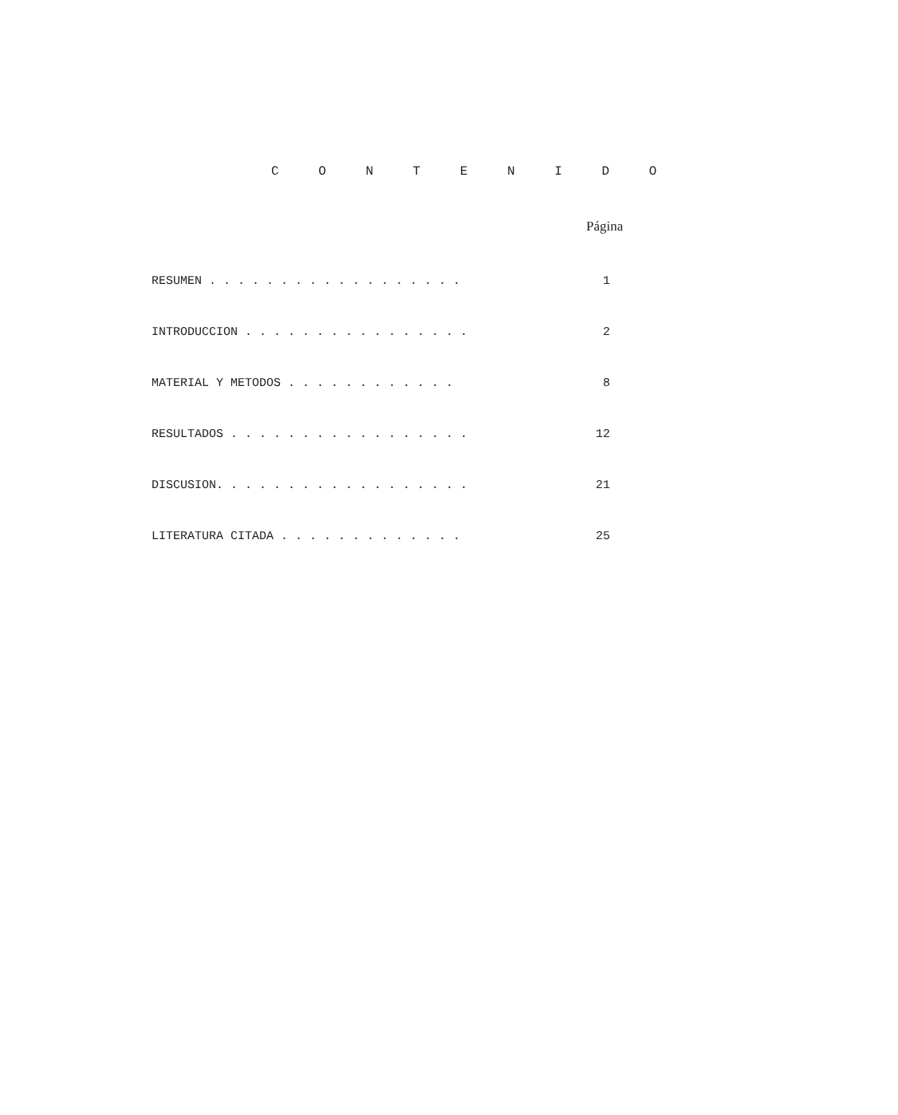C O N T E N I D O
Página
RESUMEN . . . . . . . . . . . . . . . . . . 1
INTRODUCCION . . . . . . . . . . . . . . . . 2
MATERIAL Y METODOS . . . . . . . . . . . . 8
RESULTADOS . . . . . . . . . . . . . . . . . 12
DISCUSION. . . . . . . . . . . . . . . . . . 21
LITERATURA CITADA . . . . . . . . . . . . . 25